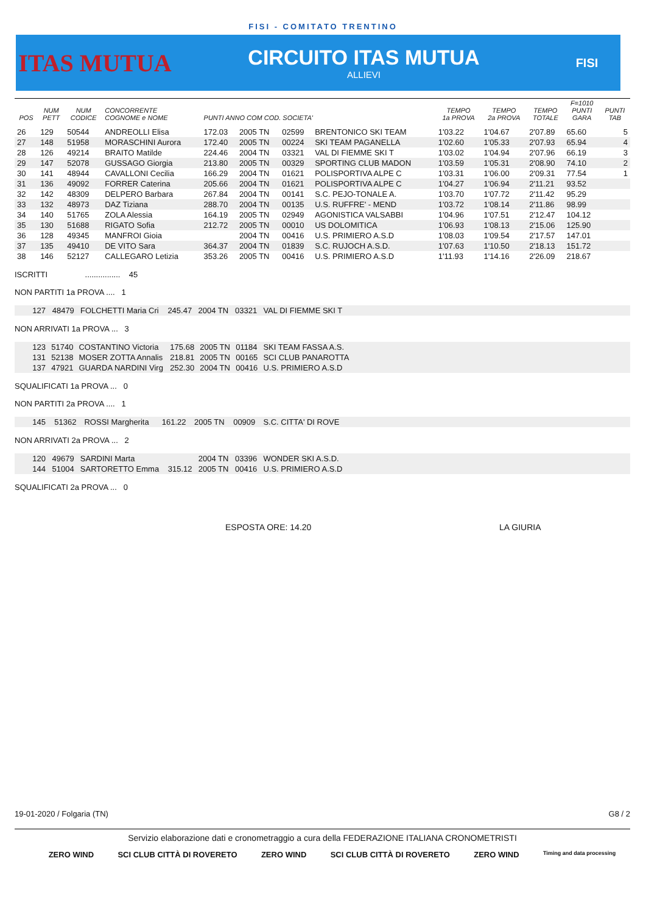FISI - COMITATO TRENTINO
ITAS MUTUA
CIRCUITO ITAS MUTUA
ALLIEVI
FISI
| POS | NUM PETT | NUM CODICE | CONCORRENTE COGNOME e NOME | PUNTI ANNO COM COD. SOCIETA' | | | | TEMPO 1a PROVA | TEMPO 2a PROVA | TEMPO TOTALE | F=1010 PUNTI GARA | PUNTI TAB |
| --- | --- | --- | --- | --- | --- | --- | --- | --- | --- | --- | --- | --- |
| 26 | 129 | 50544 | ANDREOLLI Elisa | 172.03 | 2005 TN | 02599 | BRENTONICO SKI TEAM | 1'03.22 | 1'04.67 | 2'07.89 | 65.60 | 5 |
| 27 | 148 | 51958 | MORASCHINI Aurora | 172.40 | 2005 TN | 00224 | SKI TEAM PAGANELLA | 1'02.60 | 1'05.33 | 2'07.93 | 65.94 | 4 |
| 28 | 126 | 49214 | BRAITO Matilde | 224.46 | 2004 TN | 03321 | VAL DI FIEMME SKI T | 1'03.02 | 1'04.94 | 2'07.96 | 66.19 | 3 |
| 29 | 147 | 52078 | GUSSAGO Giorgia | 213.80 | 2005 TN | 00329 | SPORTING CLUB MADON | 1'03.59 | 1'05.31 | 2'08.90 | 74.10 | 2 |
| 30 | 141 | 48944 | CAVALLONI Cecilia | 166.29 | 2004 TN | 01621 | POLISPORTIVA ALPE C | 1'03.31 | 1'06.00 | 2'09.31 | 77.54 | 1 |
| 31 | 136 | 49092 | FORRER Caterina | 205.66 | 2004 TN | 01621 | POLISPORTIVA ALPE C | 1'04.27 | 1'06.94 | 2'11.21 | 93.52 | |
| 32 | 142 | 48309 | DELPERO Barbara | 267.84 | 2004 TN | 00141 | S.C. PEJO-TONALE A. | 1'03.70 | 1'07.72 | 2'11.42 | 95.29 | |
| 33 | 132 | 48973 | DAZ Tiziana | 288.70 | 2004 TN | 00135 | U.S. RUFFRE' - MEND | 1'03.72 | 1'08.14 | 2'11.86 | 98.99 | |
| 34 | 140 | 51765 | ZOLA Alessia | 164.19 | 2005 TN | 02949 | AGONISTICA VALSABBI | 1'04.96 | 1'07.51 | 2'12.47 | 104.12 | |
| 35 | 130 | 51688 | RIGATO Sofia | 212.72 | 2005 TN | 00010 | US DOLOMITICA | 1'06.93 | 1'08.13 | 2'15.06 | 125.90 | |
| 36 | 128 | 49345 | MANFROI Gioia | | 2004 TN | 00416 | U.S. PRIMIERO A.S.D | 1'08.03 | 1'09.54 | 2'17.57 | 147.01 | |
| 37 | 135 | 49410 | DE VITO Sara | 364.37 | 2004 TN | 01839 | S.C. RUJOCH A.S.D. | 1'07.63 | 1'10.50 | 2'18.13 | 151.72 | |
| 38 | 146 | 52127 | CALLEGARO Letizia | 353.26 | 2005 TN | 00416 | U.S. PRIMIERO A.S.D | 1'11.93 | 1'14.16 | 2'26.09 | 218.67 | |
ISCRITTI ................ 45
NON PARTITI 1a PROVA .... 1
| 127 | 48479 | FOLCHETTI Maria Cri | 245.47 | 2004 TN | 03321 | VAL DI FIEMME SKI T |
NON ARRIVATI 1a PROVA ... 3
| 123 | 51740 | COSTANTINO Victoria | 175.68 | 2005 TN | 01184 | SKI TEAM FASSA A.S. |
| 131 | 52138 | MOSER ZOTTA Annalis | 218.81 | 2005 TN | 00165 | SCI CLUB PANAROTTA |
| 137 | 47921 | GUARDA NARDINI Virg | 252.30 | 2004 TN | 00416 | U.S. PRIMIERO A.S.D |
SQUALIFICATI 1a PROVA ... 0
NON PARTITI 2a PROVA .... 1
| 145 | 51362 | ROSSI Margherita | 161.22 | 2005 TN | 00909 | S.C. CITTA' DI ROVE |
NON ARRIVATI 2a PROVA ... 2
| 120 | 49679 | SARDINI Marta | | 2004 TN | 03396 | WONDER SKI A.S.D. |
| 144 | 51004 | SARTORETTO Emma | 315.12 | 2005 TN | 00416 | U.S. PRIMIERO A.S.D |
SQUALIFICATI 2a PROVA ... 0
ESPOSTA ORE: 14.20 LA GIURIA
19-01-2020 / Folgaria (TN) G8 / 2
Servizio elaborazione dati e cronometraggio a cura della FEDERAZIONE ITALIANA CRONOMETRISTI
ZERO WIND SCI CLUB CITTÀ DI ROVERETO ZERO WIND SCI CLUB CITTÀ DI ROVERETO ZERO WIND Timing and data processing